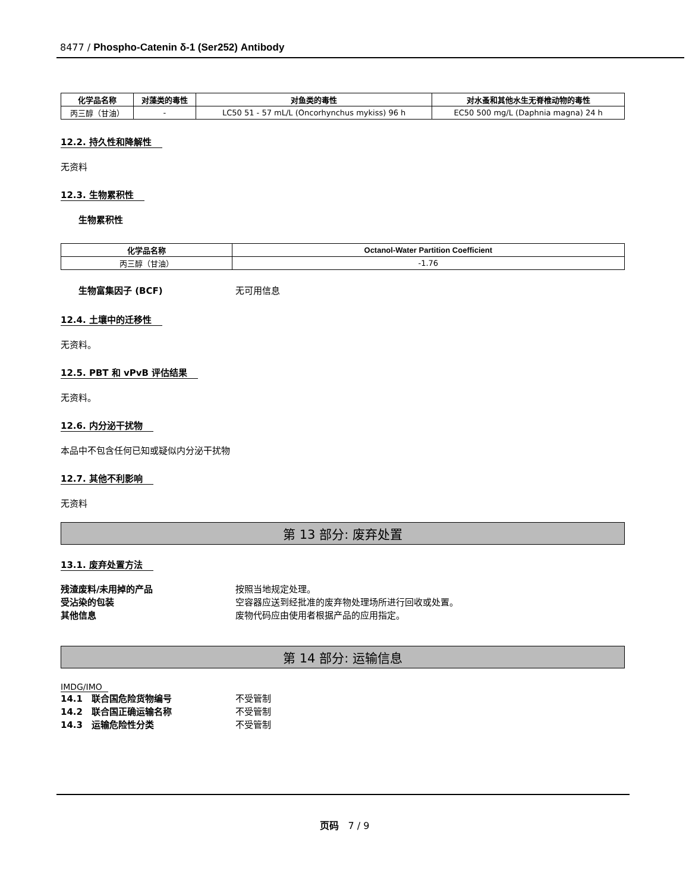8477 / Phospho-Catenin δ-1 (Ser252) Antibody
| 化学品名称 | 对藻类的毒性 | 对鱼类的毒性 | 对水蚤和其他水生无脊椎动物的毒性 |
| --- | --- | --- | --- |
| 丙三醇（甘油） | - | LC50 51 - 57 mL/L (Oncorhynchus mykiss) 96 h | EC50 500 mg/L (Daphnia magna) 24 h |
12.2. 持久性和降解性
无资料
12.3. 生物累积性
生物累积性
| 化学品名称 | Octanol-Water Partition Coefficient |
| --- | --- |
| 丙三醇（甘油） | -1.76 |
生物富集因子 (BCF) 无可用信息
12.4. 土壤中的迁移性
无资料。
12.5. PBT 和 vPvB 评估结果
无资料。
12.6. 内分泌干扰物
本品中不包含任何已知或疑似内分泌干扰物
12.7. 其他不利影响
无资料
第 13 部分: 废弃处置
13.1. 废弃处置方法
残渣废料/未用掉的产品 按照当地规定处理。
受沾染的包装 空容器应送到经批准的废弃物处理场所进行回收或处置。
其他信息 废物代码应由使用者根据产品的应用指定。
第 14 部分: 运输信息
IMDG/IMO
14.1　联合国危险货物编号 不受管制
14.2　联合国正确运输名称 不受管制
14.3　运输危险性分类 不受管制
页码　7 / 9